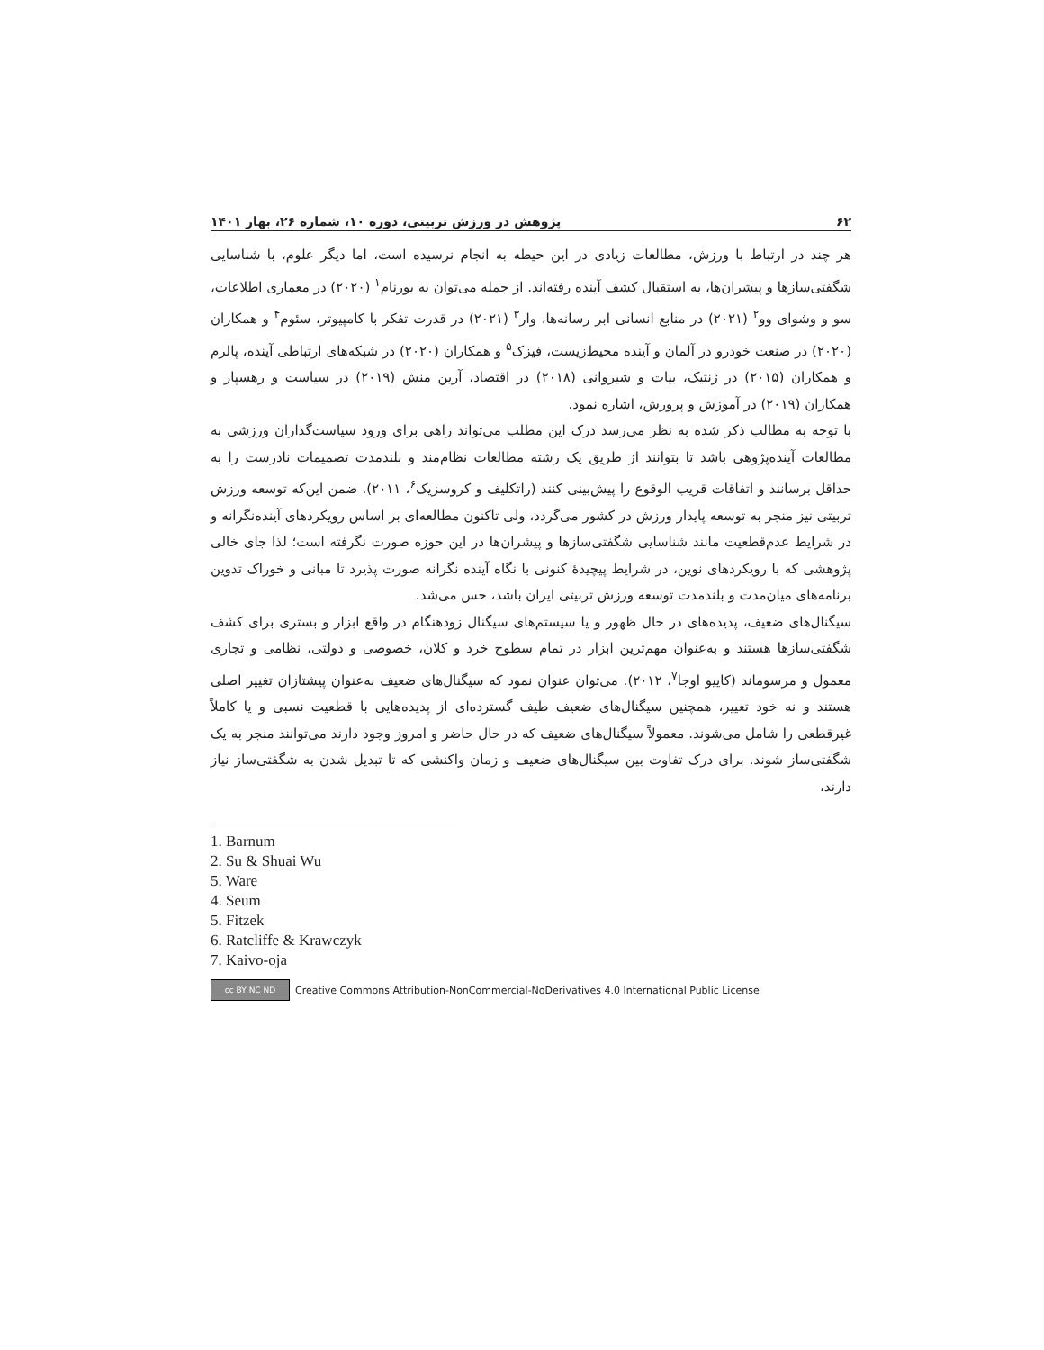۶۲ پژوهش در ورزش تربیتی، دوره ۱۰، شماره ۲۶، بهار ۱۴۰۱
هر چند در ارتباط با ورزش، مطالعات زیادی در این حیطه به انجام نرسیده است، اما دیگر علوم، با شناسایی شگفتی‌سازها و پیشران‌ها، به استقبال کشف آینده رفته‌اند. از جمله می‌توان به بورنام<sup>۱</sup> (۲۰۲۰) در معماری اطلاعات، سو و وشوای وو<sup>۲</sup> (۲۰۲۱) در منابع انسانی ابر رسانه‌ها، وار<sup>۳</sup> (۲۰۲۱) در قدرت تفکر با کامپیوتر، سئوم<sup>۴</sup> و همکاران (۲۰۲۰) در صنعت خودرو در آلمان و آینده محیط‌زیست، فیزک<sup>۵</sup> و همکاران (۲۰۲۰) در شبکه‌های ارتباطی آینده، پالرم و همکاران (۲۰۱۵) در ژنتیک، بیات و شیروانی (۲۰۱۸) در اقتصاد، آرین منش (۲۰۱۹) در سیاست و رهسپار و همکاران (۲۰۱۹) در آموزش و پرورش، اشاره نمود.
با توجه به مطالب ذکر شده به نظر می‌رسد درک این مطلب می‌تواند راهی برای ورود سیاست‌گذاران ورزشی به مطالعات آینده‌پژوهی باشد تا بتوانند از طریق یک رشته مطالعات نظام‌مند و بلندمدت تصمیمات نادرست را به حداقل برسانند و اتفاقات قریب الوقوع را پیش‌بینی کنند (راتکلیف و کروسزیک<sup>۶</sup>، ۲۰۱۱). ضمن این‌که توسعه ورزش تربیتی نیز منجر به توسعه پایدار ورزش در کشور می‌گردد، ولی تاکنون مطالعه‌ای بر اساس رویکردهای آینده‌نگرانه و در شرایط عدم‌قطعیت مانند شناسایی شگفتی‌سازها و پیشران‌ها در این حوزه صورت نگرفته است؛ لذا جای خالی پژوهشی که با رویکردهای نوین، در شرایط پیچیدهٔ کنونی با نگاه آینده نگرانه صورت پذیرد تا مبانی و خوراک تدوین برنامه‌های میان‌مدت و بلندمدت توسعه ورزش تربیتی ایران باشد، حس می‌شد.
سیگنال‌های ضعیف، پدیده‌های در حال ظهور و یا سیستم‌های سیگنال زودهنگام در واقع ابزار و بستری برای کشف شگفتی‌سازها هستند و به‌عنوان مهم‌ترین ابزار در تمام سطوح خرد و کلان، خصوصی و دولتی، نظامی و تجاری معمول و مرسوماند (کاییو اوجا<sup>۷</sup>، ۲۰۱۲). می‌توان عنوان نمود که سیگنال‌های ضعیف به‌عنوان پیشتازان تغییر اصلی هستند و نه خود تغییر، همچنین سیگنال‌های ضعیف طیف گسترده‌ای از پدیده‌هایی با قطعیت نسبی و یا کاملاً غیرقطعی را شامل می‌شوند. معمولاً سیگنال‌های ضعیف که در حال حاضر و امروز وجود دارند می‌توانند منجر به یک شگفتی‌ساز شوند. برای درک تفاوت بین سیگنال‌های ضعیف و زمان واکنشی که تا تبدیل شدن به شگفتی‌ساز نیاز دارند،
1. Barnum
2. Su & Shuai Wu
5. Ware
4. Seum
5. Fitzek
6. Ratcliffe & Krawczyk
7. Kaivo-oja
cc BY NC ND
Creative Commons Attribution-NonCommercial-NoDerivatives 4.0 International Public License